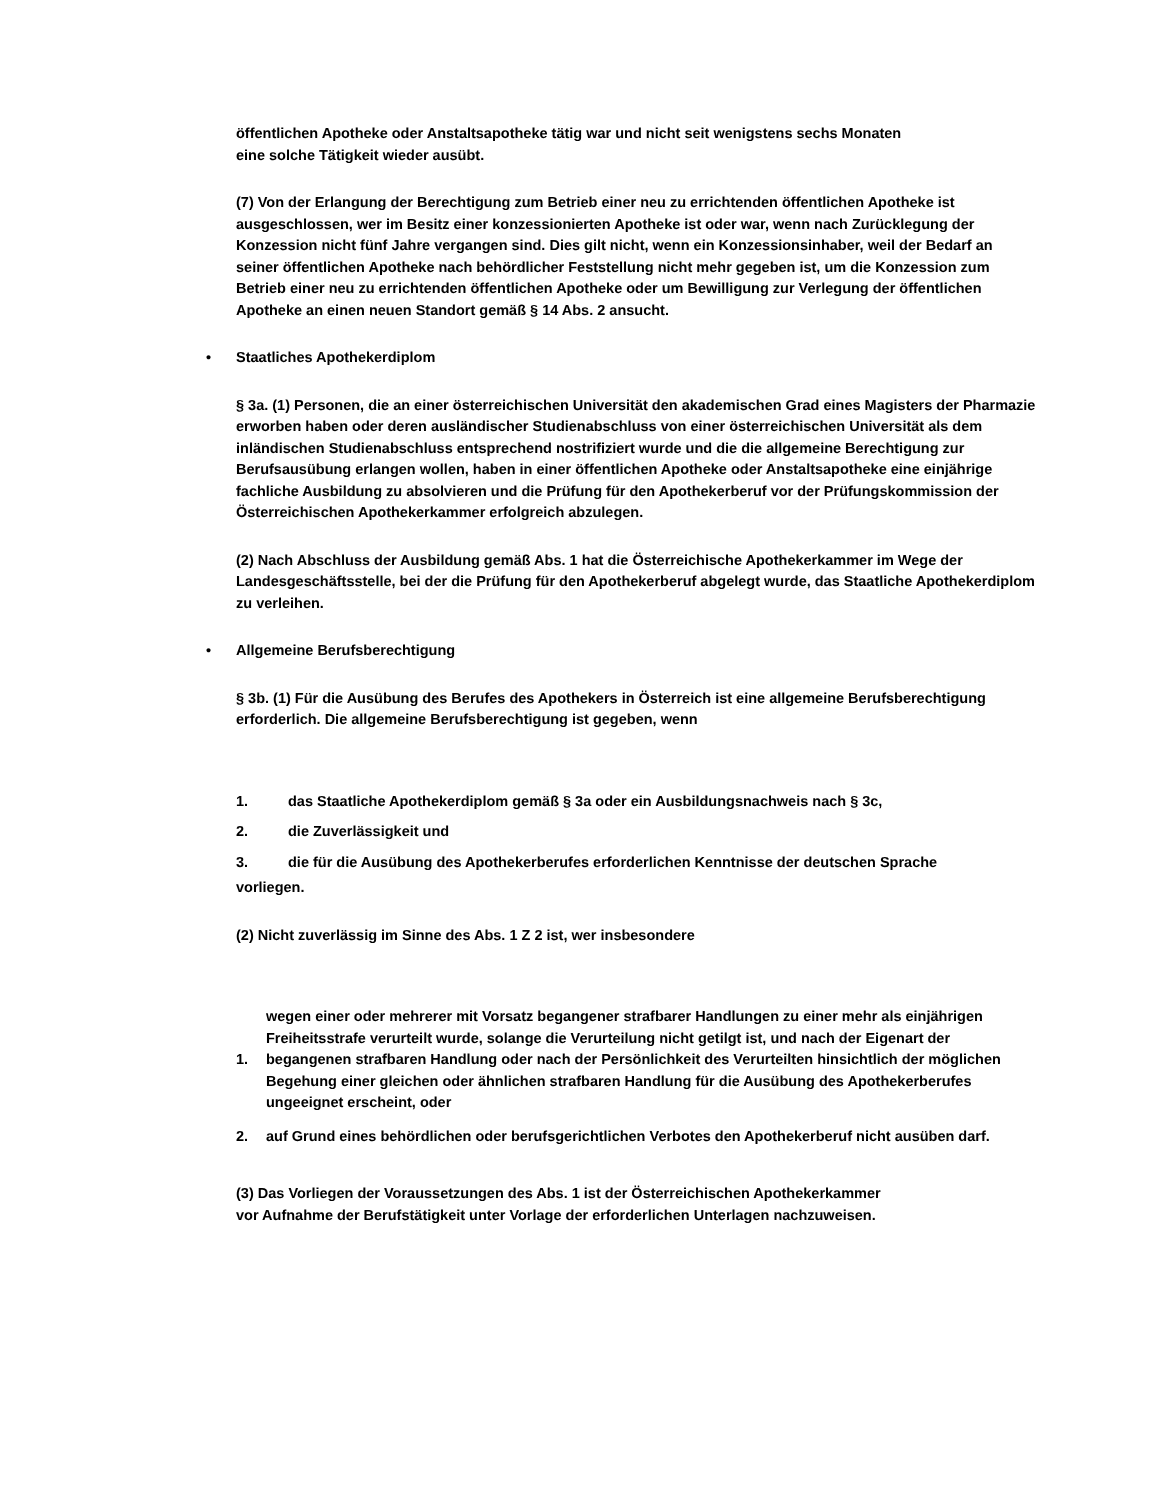öffentlichen Apotheke oder Anstaltsapotheke tätig war und nicht seit wenigstens sechs Monaten
eine solche Tätigkeit wieder ausübt.
(7) Von der Erlangung der Berechtigung zum Betrieb einer neu zu errichtenden öffentlichen Apotheke ist ausgeschlossen, wer im Besitz einer konzessionierten Apotheke ist oder war, wenn nach Zurücklegung der Konzession nicht fünf Jahre vergangen sind. Dies gilt nicht, wenn ein Konzessionsinhaber, weil der Bedarf an seiner öffentlichen Apotheke nach behördlicher Feststellung nicht mehr gegeben ist, um die Konzession zum Betrieb einer neu zu errichtenden öffentlichen Apotheke oder um Bewilligung zur Verlegung der öffentlichen Apotheke an einen neuen Standort gemäß § 14 Abs. 2 ansucht.
• Staatliches Apothekerdiplom
§ 3a. (1) Personen, die an einer österreichischen Universität den akademischen Grad eines Magisters der Pharmazie erworben haben oder deren ausländischer Studienabschluss von einer österreichischen Universität als dem inländischen Studienabschluss entsprechend nostrifiziert wurde und die die allgemeine Berechtigung zur Berufsausübung erlangen wollen, haben in einer öffentlichen Apotheke oder Anstaltsapotheke eine einjährige fachliche Ausbildung zu absolvieren und die Prüfung für den Apothekerberuf vor der Prüfungskommission der Österreichischen Apothekerkammer erfolgreich abzulegen.
(2) Nach Abschluss der Ausbildung gemäß Abs. 1 hat die Österreichische Apothekerkammer im Wege der Landesgeschäftsstelle, bei der die Prüfung für den Apothekerberuf abgelegt wurde, das Staatliche Apothekerdiplom zu verleihen.
• Allgemeine Berufsberechtigung
§ 3b. (1) Für die Ausübung des Berufes des Apothekers in Österreich ist eine allgemeine Berufsberechtigung erforderlich. Die allgemeine Berufsberechtigung ist gegeben, wenn
1. das Staatliche Apothekerdiplom gemäß § 3a oder ein Ausbildungsnachweis nach § 3c,
2. die Zuverlässigkeit und
3. die für die Ausübung des Apothekerberufes erforderlichen Kenntnisse der deutschen Sprache
vorliegen.
(2) Nicht zuverlässig im Sinne des Abs. 1 Z 2 ist, wer insbesondere
1. wegen einer oder mehrerer mit Vorsatz begangener strafbarer Handlungen zu einer mehr als einjährigen Freiheitsstrafe verurteilt wurde, solange die Verurteilung nicht getilgt ist, und nach der Eigenart der begangenen strafbaren Handlung oder nach der Persönlichkeit des Verurteilten hinsichtlich der möglichen Begehung einer gleichen oder ähnlichen strafbaren Handlung für die Ausübung des Apothekerberufes ungeeignet erscheint, oder
2. auf Grund eines behördlichen oder berufsgerichtlichen Verbotes den Apothekerberuf nicht ausüben darf.
(3) Das Vorliegen der Voraussetzungen des Abs. 1 ist der Österreichischen Apothekerkammer
vor Aufnahme der Berufstätigkeit unter Vorlage der erforderlichen Unterlagen nachzuweisen.